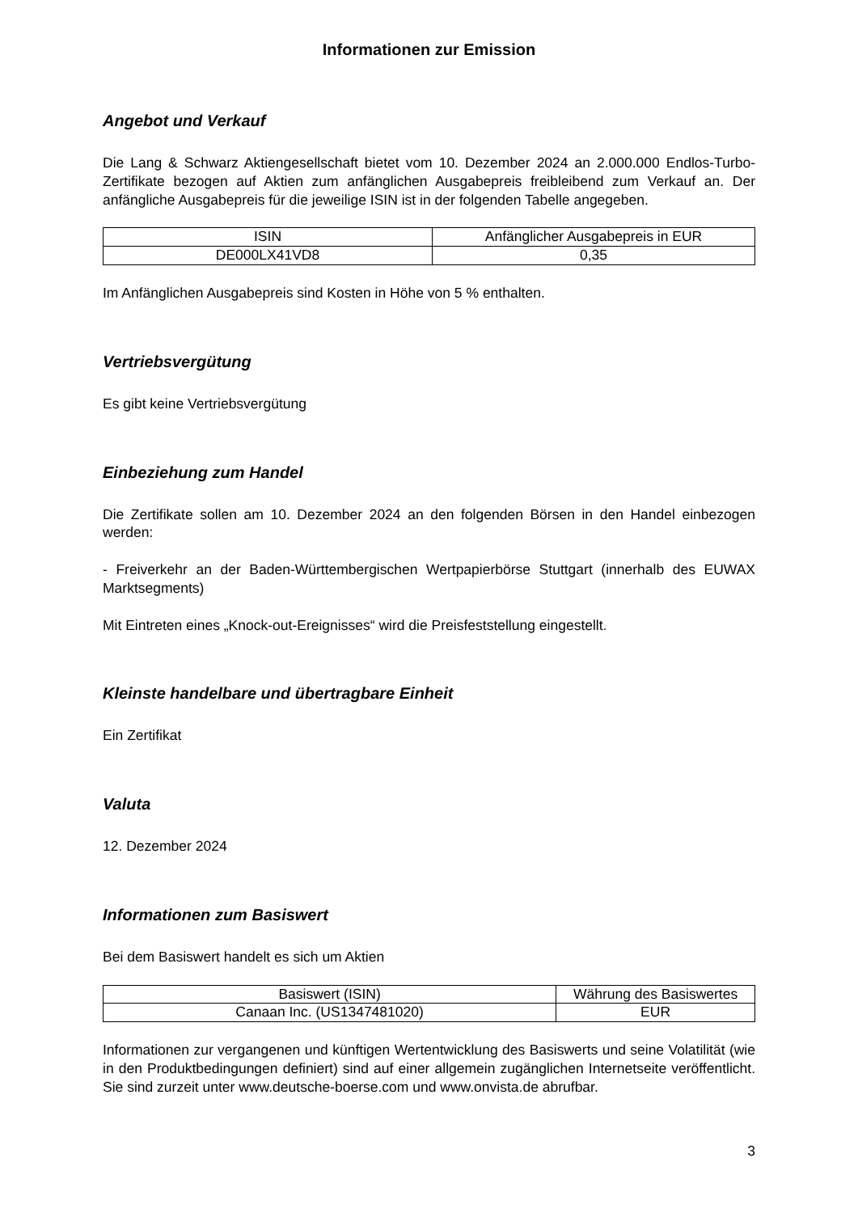Informationen zur Emission
Angebot und Verkauf
Die Lang & Schwarz Aktiengesellschaft bietet vom 10. Dezember 2024 an 2.000.000 Endlos-Turbo-Zertifikate bezogen auf Aktien zum anfänglichen Ausgabepreis freibleibend zum Verkauf an. Der anfängliche Ausgabepreis für die jeweilige ISIN ist in der folgenden Tabelle angegeben.
| ISIN | Anfänglicher Ausgabepreis in EUR |
| --- | --- |
| DE000LX41VD8 | 0,35 |
Im Anfänglichen Ausgabepreis sind Kosten in Höhe von 5 % enthalten.
Vertriebsvergütung
Es gibt keine Vertriebsvergütung
Einbeziehung zum Handel
Die Zertifikate sollen am 10. Dezember 2024 an den folgenden Börsen in den Handel einbezogen werden:
- Freiverkehr an der Baden-Württembergischen Wertpapierbörse Stuttgart (innerhalb des EUWAX Marktsegments)
Mit Eintreten eines „Knock-out-Ereignisses“ wird die Preisfeststellung eingestellt.
Kleinste handelbare und übertragbare Einheit
Ein Zertifikat
Valuta
12. Dezember 2024
Informationen zum Basiswert
Bei dem Basiswert handelt es sich um Aktien
| Basiswert (ISIN) | Währung des Basiswertes |
| --- | --- |
| Canaan Inc. (US1347481020) | EUR |
Informationen zur vergangenen und künftigen Wertentwicklung des Basiswerts und seine Volatilität (wie in den Produktbedingungen definiert) sind auf einer allgemein zugänglichen Internetseite veröffentlicht. Sie sind zurzeit unter www.deutsche-boerse.com und www.onvista.de abrufbar.
3